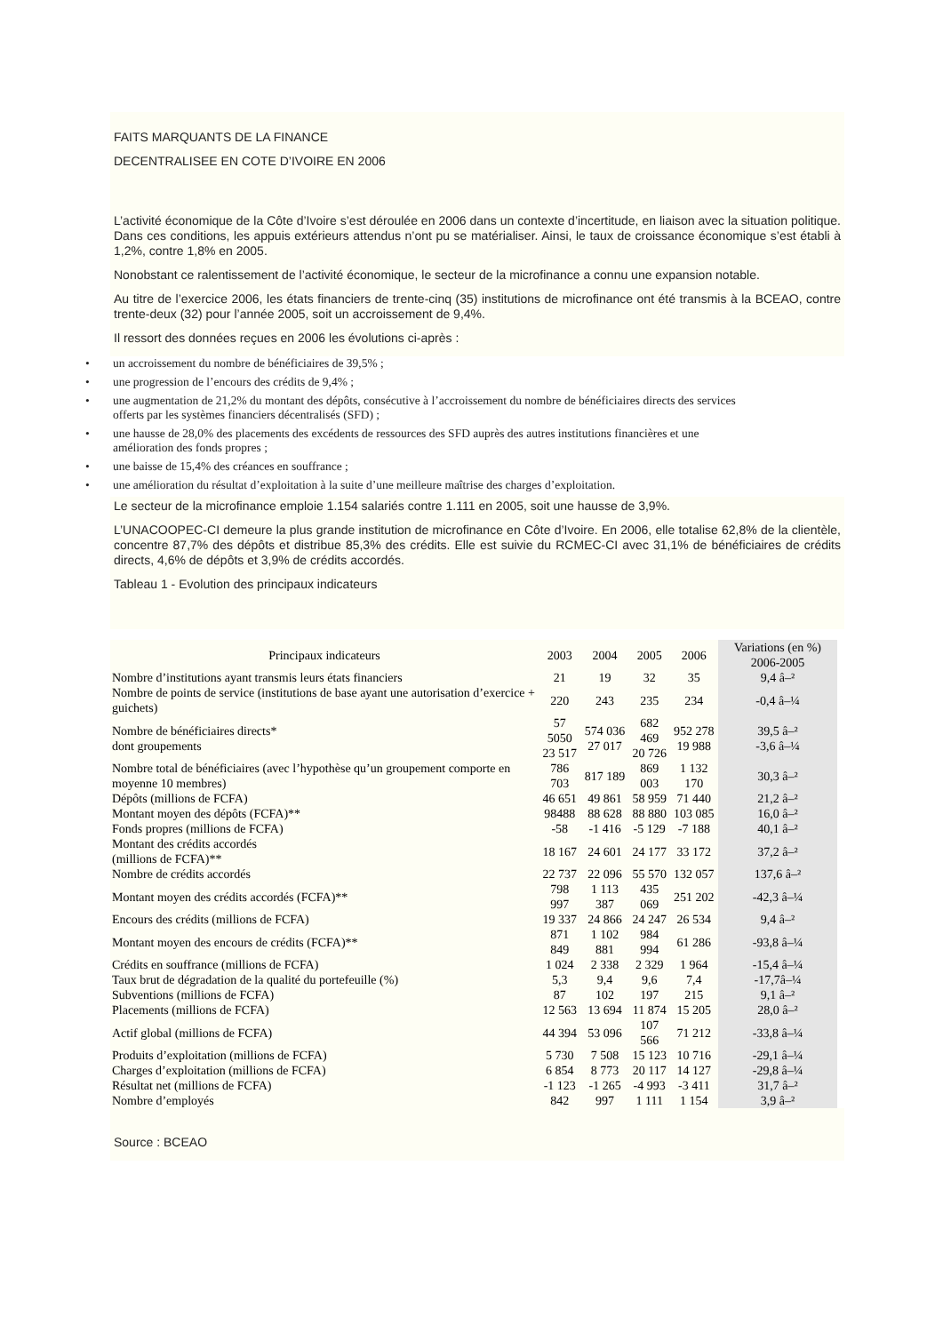FAITS MARQUANTS DE LA FINANCE
DECENTRALISEE EN COTE D’IVOIRE EN 2006
L’activité économique de la Côte d’Ivoire s’est déroulée en 2006 dans un contexte d’incertitude, en liaison avec la situation politique. Dans ces conditions, les appuis extérieurs attendus n’ont pu se matérialiser. Ainsi, le taux de croissance économique s’est établi à 1,2%, contre 1,8% en 2005.
Nonobstant ce ralentissement de l’activité économique, le secteur de la microfinance a connu une expansion notable.
Au titre de l’exercice 2006, les états financiers de trente-cinq (35) institutions de microfinance ont été transmis à la BCEAO, contre trente-deux (32) pour l’année 2005, soit un accroissement de 9,4%.
Il ressort des données reçues en 2006 les évolutions ci-après :
• un accroissement du nombre de bénéficiaires de 39,5% ;
• une progression de l’encours des crédits de 9,4% ;
• une augmentation de 21,2% du montant des dépôts, consécutive à l’accroissement du nombre de bénéficiaires directs des services offerts par les systèmes financiers décentralisés (SFD) ;
• une hausse de 28,0% des placements des excédents de ressources des SFD auprès des autres institutions financières et une amélioration des fonds propres ;
• une baisse de 15,4% des créances en souffrance ;
• une amélioration du résultat d’exploitation à la suite d’une meilleure maîtrise des charges d’exploitation.
Le secteur de la microfinance emploie 1.154 salariés contre 1.111 en 2005, soit une hausse de 3,9%.
L’UNACOOPEC-CI demeure la plus grande institution de microfinance en Côte d’Ivoire. En 2006, elle totalise 62,8% de la clientèle, concentre 87,7% des dépôts et distribue 85,3% des crédits. Elle est suivie du RCMEC-CI avec 31,1% de bénéficiaires de crédits directs, 4,6% de dépôts et 3,9% de crédits accordés.
Tableau 1 - Evolution des principaux indicateurs
| Principaux indicateurs | 2003 | 2004 | 2005 | 2006 | Variations (en %) 2006-2005 |
| --- | --- | --- | --- | --- | --- |
| Nombre d’institutions ayant transmis leurs états financiers | 21 | 19 | 32 | 35 | 9,4 â–² |
| Nombre de points de service (institutions de base ayant une autorisation d’exercice + guichets) | 220 | 243 | 235 | 234 | -0,4 â–¼ |
| Nombre de bénéficiaires directs* dont groupements | 57 5050 23 517 | 574 036 27 017 | 682 469 20 726 | 952 278 19 988 | 39,5 â–² -3,6 â–¼ |
| Nombre total de bénéficiaires (avec l’hypothèse qu’un groupement comporte en moyenne 10 membres) | 786 703 | 817 189 | 869 003 | 1 132 170 | 30,3 â–² |
| Dépôts (millions de FCFA) | 46 651 | 49 861 | 58 959 | 71 440 | 21,2 â–² |
| Montant moyen des dépôts (FCFA)** | 98488 | 88 628 | 88 880 | 103 085 | 16,0 â–² |
| Fonds propres (millions de FCFA) | -58 | -1 416 | -5 129 | -7 188 | 40,1 â–² |
| Montant des crédits accordés (millions de FCFA)** | 18 167 | 24 601 | 24 177 | 33 172 | 37,2 â–² |
| Nombre de crédits accordés | 22 737 | 22 096 | 55 570 | 132 057 | 137,6 â–² |
| Montant moyen des crédits accordés (FCFA)** | 798 997 | 1 113 387 | 435 069 | 251 202 | -42,3 â–¼ |
| Encours des crédits (millions de FCFA) | 19 337 | 24 866 | 24 247 | 26 534 | 9,4 â–² |
| Montant moyen des encours de crédits (FCFA)** | 871 849 | 1 102 881 | 984 994 | 61 286 | -93,8 â–¼ |
| Crédits en souffrance (millions de FCFA) | 1 024 | 2 338 | 2 329 | 1 964 | -15,4 â–¼ |
| Taux brut de dégradation de la qualité du portefeuille (%) | 5,3 | 9,4 | 9,6 | 7,4 | -17,7â–¼ |
| Subventions (millions de FCFA) | 87 | 102 | 197 | 215 | 9,1 â–² |
| Placements (millions de FCFA) | 12 563 | 13 694 | 11 874 | 15 205 | 28,0 â–² |
| Actif global (millions de FCFA) | 44 394 | 53 096 | 107 566 | 71 212 | -33,8 â–¼ |
| Produits d’exploitation (millions de FCFA) | 5 730 | 7 508 | 15 123 | 10 716 | -29,1 â–¼ |
| Charges d’exploitation (millions de FCFA) | 6 854 | 8 773 | 20 117 | 14 127 | -29,8 â–¼ |
| Résultat net (millions de FCFA) | -1 123 | -1 265 | -4 993 | -3 411 | 31,7 â–² |
| Nombre d’employés | 842 | 997 | 1 111 | 1 154 | 3,9 â–² |
Source : BCEAO